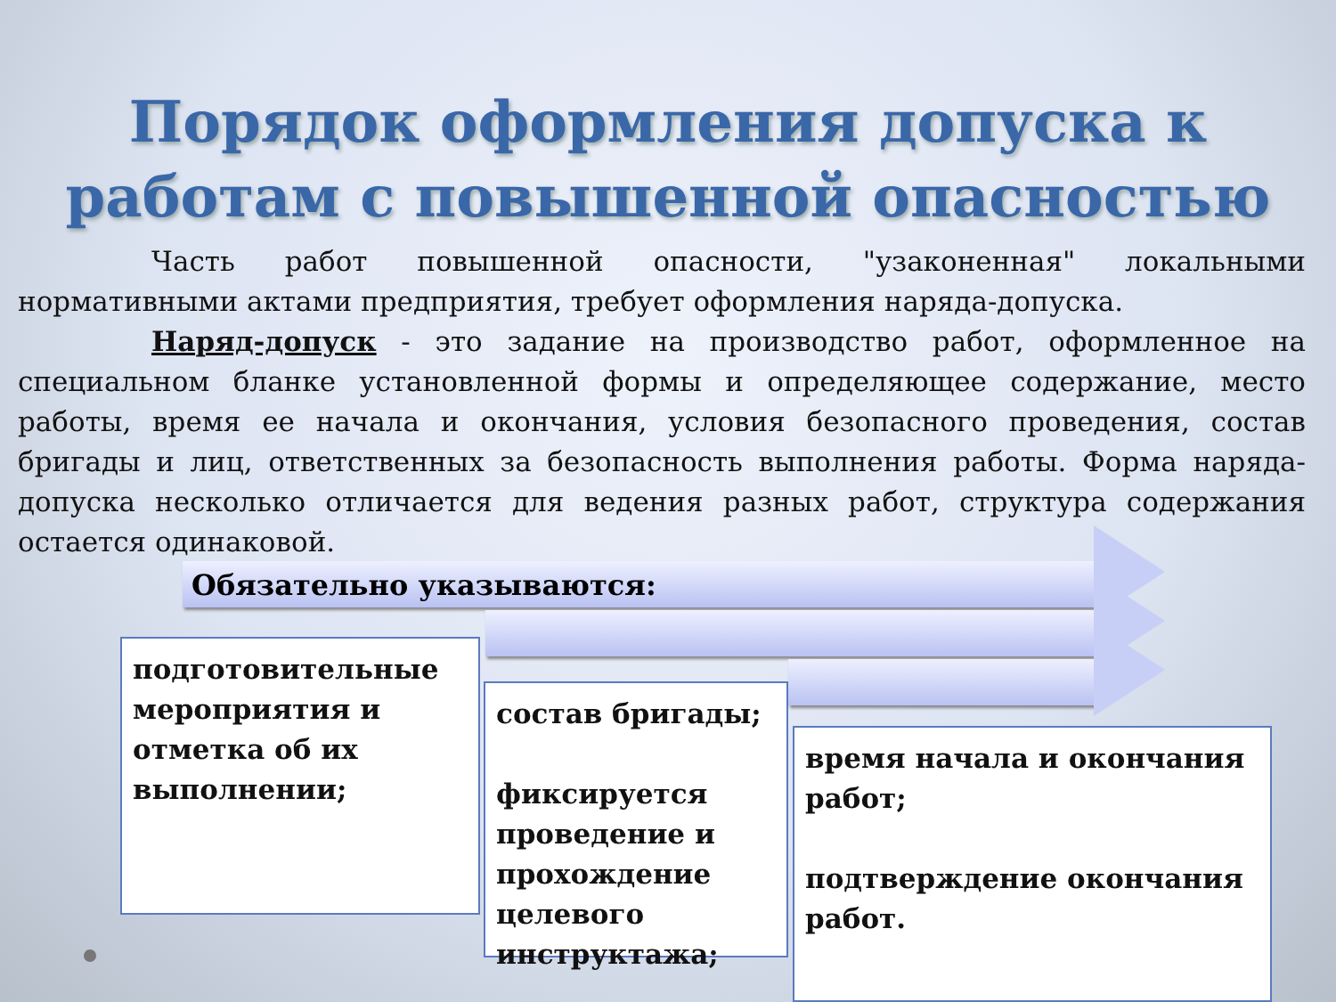Порядок оформления допуска к
работам с повышенной опасностью
Часть работ повышенной опасности, "узаконенная" локальными нормативными актами предприятия, требует оформления наряда-допуска.
Наряд-допуск - это задание на производство работ, оформленное на специальном бланке установленной формы и определяющее содержание, место работы, время ее начала и окончания, условия безопасного проведения, состав бригады и лиц, ответственных за безопасность выполнения работы. Форма наряда-допуска несколько отличается для ведения разных работ, структура содержания остается одинаковой.
Обязательно указываются:
подготовительные мероприятия и отметка об их выполнении;
состав бригады;
фиксируется проведение и прохождение целевого инструктажа;
время начала и окончания работ;
подтверждение окончания работ.